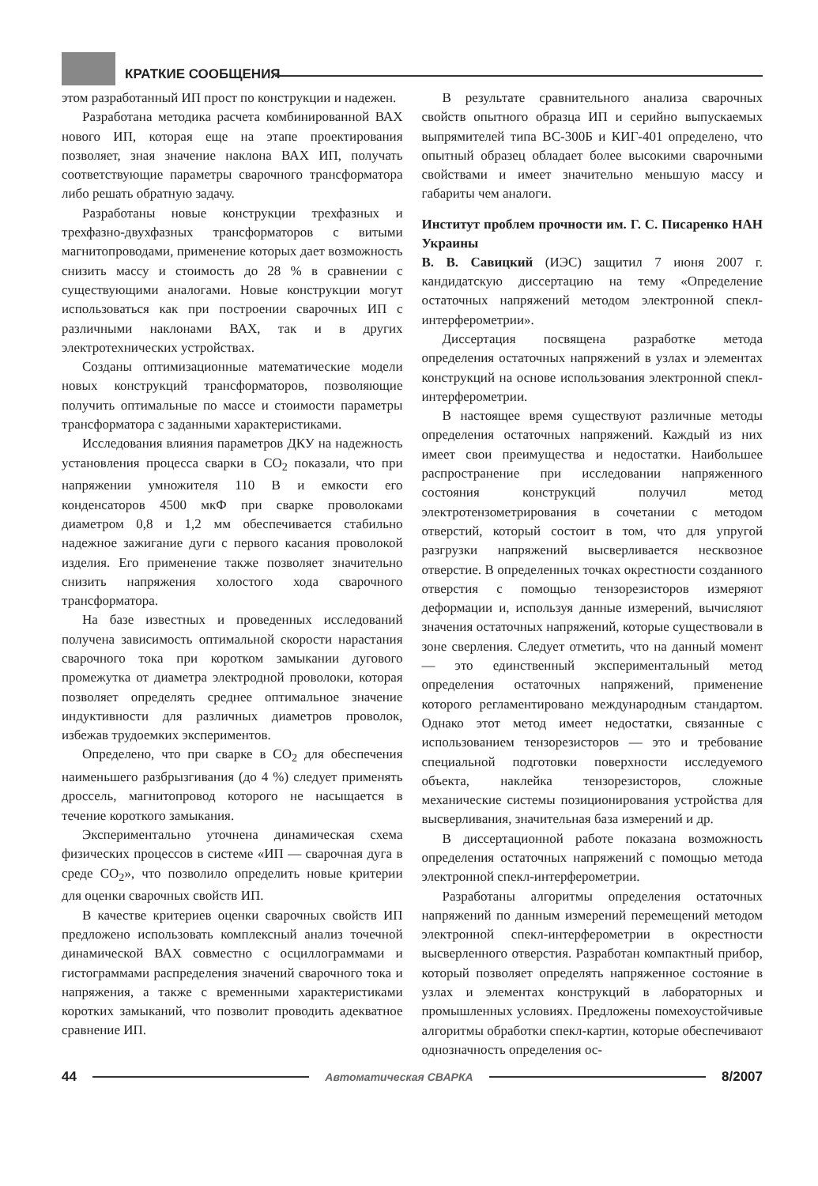КРАТКИЕ СООБЩЕНИЯ
этом разработанный ИП прост по конструкции и надежен.
Разработана методика расчета комбинированной ВАХ нового ИП, которая еще на этапе проектирования позволяет, зная значение наклона ВАХ ИП, получать соответствующие параметры сварочного трансформатора либо решать обратную задачу.
Разработаны новые конструкции трехфазных и трехфазно-двухфазных трансформаторов с витыми магнитопроводами, применение которых дает возможность снизить массу и стоимость до 28 % в сравнении с существующими аналогами. Новые конструкции могут использоваться как при построении сварочных ИП с различными наклонами ВАХ, так и в других электротехнических устройствах.
Созданы оптимизационные математические модели новых конструкций трансформаторов, позволяющие получить оптимальные по массе и стоимости параметры трансформатора с заданными характеристиками.
Исследования влияния параметров ДКУ на надежность установления процесса сварки в CO<sub>2</sub> показали, что при напряжении умножителя 110 В и емкости его конденсаторов 4500 мкФ при сварке проволоками диаметром 0,8 и 1,2 мм обеспечивается стабильно надежное зажигание дуги с первого касания проволокой изделия. Его применение также позволяет значительно снизить напряжения холостого хода сварочного трансформатора.
На базе известных и проведенных исследований получена зависимость оптимальной скорости нарастания сварочного тока при коротком замыкании дугового промежутка от диаметра электродной проволоки, которая позволяет определять среднее оптимальное значение индуктивности для различных диаметров проволок, избежав трудоемких экспериментов.
Определено, что при сварке в CO<sub>2</sub> для обеспечения наименьшего разбрызгивания (до 4 %) следует применять дроссель, магнитопровод которого не насыщается в течение короткого замыкания.
Экспериментально уточнена динамическая схема физических процессов в системе «ИП — сварочная дуга в среде CO<sub>2</sub>», что позволило определить новые критерии для оценки сварочных свойств ИП.
В качестве критериев оценки сварочных свойств ИП предложено использовать комплексный анализ точечной динамической ВАХ совместно с осциллограммами и гистограммами распределения значений сварочного тока и напряжения, а также с временными характеристиками коротких замыканий, что позволит проводить адекватное сравнение ИП.
В результате сравнительного анализа сварочных свойств опытного образца ИП и серийно выпускаемых выпрямителей типа ВС-300Б и КИГ-401 определено, что опытный образец обладает более высокими сварочными свойствами и имеет значительно меньшую массу и габариты чем аналоги.
Институт проблем прочности им. Г. С. Писаренко НАН Украины
В. В. Савицкий (ИЭС) защитил 7 июня 2007 г. кандидатскую диссертацию на тему «Определение остаточных напряжений методом электронной спекл-интерферометрии».
Диссертация посвящена разработке метода определения остаточных напряжений в узлах и элементах конструкций на основе использования электронной спекл-интерферометрии.
В настоящее время существуют различные методы определения остаточных напряжений. Каждый из них имеет свои преимущества и недостатки. Наибольшее распространение при исследовании напряженного состояния конструкций получил метод электротензометрирования в сочетании с методом отверстий, который состоит в том, что для упругой разгрузки напряжений высверливается несквозное отверстие. В определенных точках окрестности созданного отверстия с помощью тензорезисторов измеряют деформации и, используя данные измерений, вычисляют значения остаточных напряжений, которые существовали в зоне сверления. Следует отметить, что на данный момент — это единственный экспериментальный метод определения остаточных напряжений, применение которого регламентировано международным стандартом. Однако этот метод имеет недостатки, связанные с использованием тензорезисторов — это и требование специальной подготовки поверхности исследуемого объекта, наклейка тензорезисторов, сложные механические системы позиционирования устройства для высверливания, значительная база измерений и др.
В диссертационной работе показана возможность определения остаточных напряжений с помощью метода электронной спекл-интерферометрии.
Разработаны алгоритмы определения остаточных напряжений по данным измерений перемещений методом электронной спекл-интерферометрии в окрестности высверленного отверстия. Разработан компактный прибор, который позволяет определять напряженное состояние в узлах и элементах конструкций в лабораторных и промышленных условиях. Предложены помехоустойчивые алгоритмы обработки спекл-картин, которые обеспечивают однозначность определения ос-
44 Автоматическая СВАРКА 8/2007